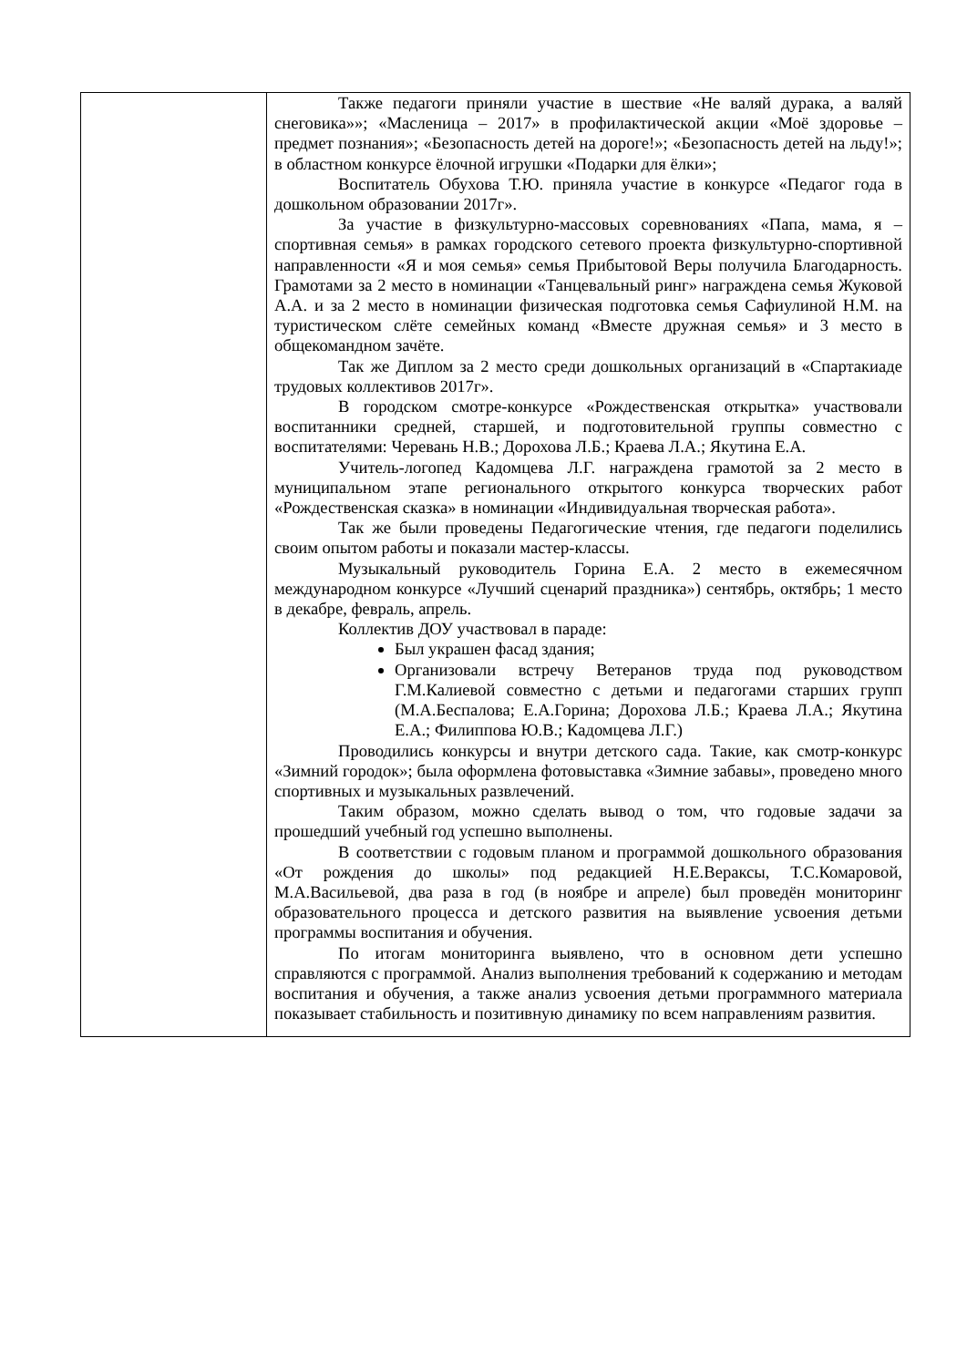| | Также педагоги приняли участие в шествие «Не валяй дурака, а валяй снеговика»»; «Масленица – 2017» в профилактической акции «Моё здоровье – предмет познания»; «Безопасность детей на дороге!»; «Безопасность детей на льду!»; в областном конкурсе ёлочной игрушки «Подарки для ёлки»; Воспитатель Обухова Т.Ю. приняла участие в конкурсе «Педагог года в дошкольном образовании 2017г». За участие в физкультурно-массовых соревнованиях «Папа, мама, я – спортивная семья» в рамках городского сетевого проекта физкультурно-спортивной направленности «Я и моя семья» семья Прибытовой Веры получила Благодарность. Грамотами за 2 место в номинации «Танцевальный ринг» награждена семья Жуковой А.А. и за 2 место в номинации физическая подготовка семья Сафиулиной Н.М. на туристическом слёте семейных команд «Вместе дружная семья» и 3 место в общекомандном зачёте. Так же Диплом за 2 место среди дошкольных организаций в «Спартакиаде трудовых коллективов 2017г». В городском смотре-конкурсе «Рождественская открытка» участвовали воспитанники средней, старшей, и подготовительной группы совместно с воспитателями: Черевань Н.В.; Дорохова Л.Б.; Краева Л.А.; Якутина Е.А. Учитель-логопед Кадомцева Л.Г. награждена грамотой за 2 место в муниципальном этапе регионального открытого конкурса творческих работ «Рождественская сказка» в номинации «Индивидуальная творческая работа». Так же были проведены Педагогические чтения, где педагоги поделились своим опытом работы и показали мастер-классы. Музыкальный руководитель Горина Е.А. 2 место в ежемесячном международном конкурсе «Лучший сценарий праздника») сентябрь, октябрь; 1 место в декабре, февраль, апрель. Коллектив ДОУ участвовал в параде: Был украшен фасад здания; Организовали встречу Ветеранов труда под руководством Г.М.Калиевой совместно с детьми и педагогами старших групп (М.А.Беспалова; Е.А.Горина; Дорохова Л.Б.; Краева Л.А.; Якутина Е.А.; Филиппова Ю.В.; Кадомцева Л.Г.) Проводились конкурсы и внутри детского сада. Такие, как смотр-конкурс «Зимний городок»; была оформлена фотовыставка «Зимние забавы», проведено много спортивных и музыкальных развлечений. Таким образом, можно сделать вывод о том, что годовые задачи за прошедший учебный год успешно выполнены. В соответствии с годовым планом и программой дошкольного образования «От рождения до школы» под редакцией Н.Е.Вераксы, Т.С.Комаровой, М.А.Васильевой, два раза в год (в ноябре и апреле) был проведён мониторинг образовательного процесса и детского развития на выявление усвоения детьми программы воспитания и обучения. По итогам мониторинга выявлено, что в основном дети успешно справляются с программой. Анализ выполнения требований к содержанию и методам воспитания и обучения, а также анализ усвоения детьми программного материала показывает стабильность и позитивную динамику по всем направлениям развития. |